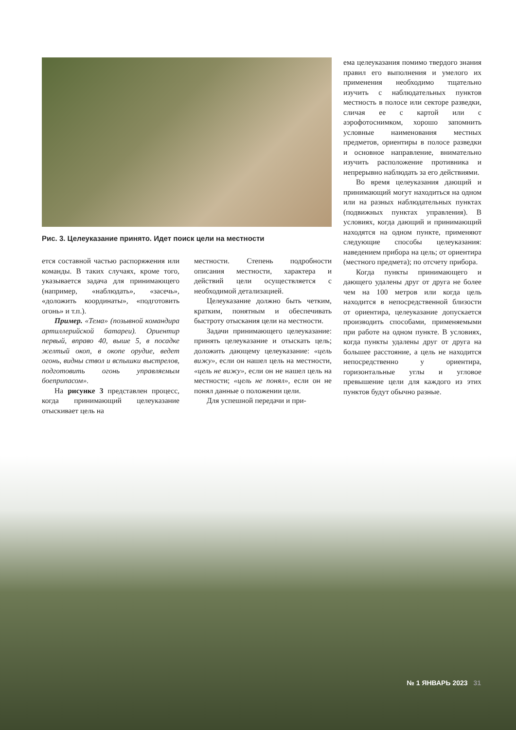Рис. 3. Целеуказание принято. Идет поиск цели на местности
ется составной частью распоряжения или команды. В таких случаях, кроме того, указывается задача для принимающего (например, «наблюдать», «засечь», «доложить координаты», «подготовить огонь» и т.п.).
Пример. «Тема» (позывной командира артиллерийской батареи). Ориентир первый, вправо 40, выше 5, в посадке желтый окоп, в окопе орудие, ведет огонь, видны ствол и вспышки выстрелов, подготовить огонь управляемым боеприпасом».
На рисунке 3 представлен процесс, когда принимающий целеуказание отыскивает цель на
местности. Степень подробности описания местности, характера и действий цели осуществляется с необходимой детализацией.
Целеуказание должно быть четким, кратким, понятным и обеспечивать быстроту отыскания цели на местности.
Задачи принимающего целеуказание: принять целеуказание и отыскать цель; доложить дающему целеуказание: «цель вижу», если он нашел цель на местности, «цель не вижу», если он не нашел цель на местности; «цель не понял», если он не понял данные о положении цели.
Для успешной передачи и при-
ема целеуказания помимо твердого знания правил его выполнения и умелого их применения необходимо тщательно изучить с наблюдательных пунктов местность в полосе или секторе разведки, сличая ее с картой или с аэрофотоснимком, хорошо запомнить условные наименования местных предметов, ориентиры в полосе разведки и основное направление, внимательно изучить расположение противника и непрерывно наблюдать за его действиями.
Во время целеуказания дающий и принимающий могут находиться на одном или на разных наблюдательных пунктах (подвижных пунктах управления). В условиях, когда дающий и принимающий находятся на одном пункте, применяют следующие способы целеуказания: наведением прибора на цель; от ориентира (местного предмета); по отсчету прибора.
Когда пункты принимающего и дающего удалены друг от друга не более чем на 100 метров или когда цель находится в непосредственной близости от ориентира, целеуказание допускается производить способами, применяемыми при работе на одном пункте. В условиях, когда пункты удалены друг от друга на большее расстояние, а цель не находится непосредственно у ориентира, горизонтальные углы и угловое превышение цели для каждого из этих пунктов будут обычно разные.
№ 1 ЯНВАРЬ 2023 31